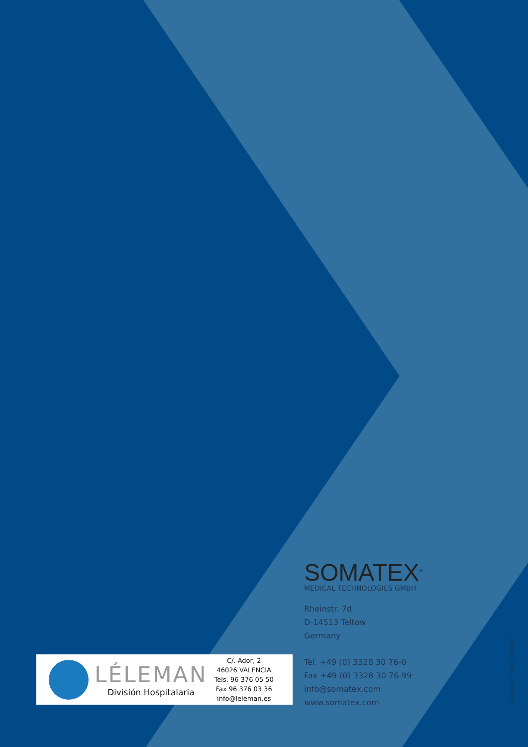SOMATEX<sup>®</sup>
MEDICAL TECHNOLOGIES GMBH
Rheinstr. 7d
D-14513 Teltow
Germany
Tel. +49 (0) 3328 30 76-0
Fax +49 (0) 3328 30 76-99
info@somatex.com
www.somatex.com
LÉLEMAN
División Hospitalaria
C/. Ador, 2
46026 VALENCIA
Tels. 96 376 05 50
Fax 96 376 03 36
info@leleman.es
leleman 20170329/01